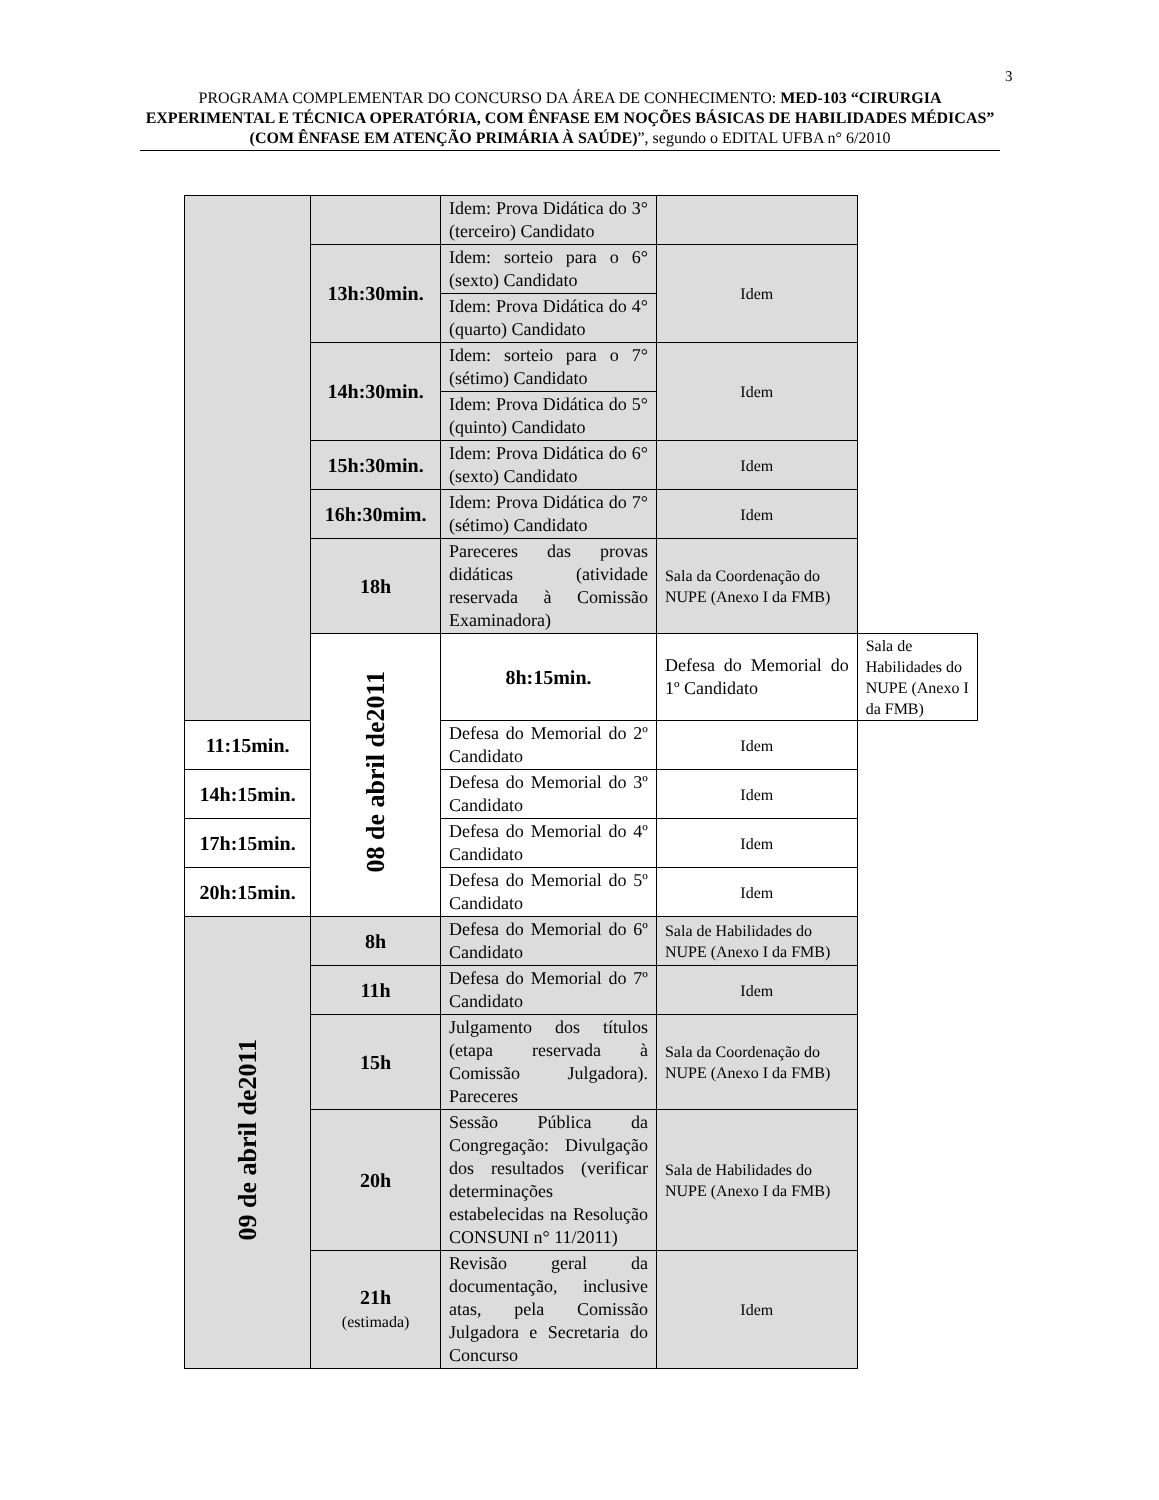3
PROGRAMA COMPLEMENTAR DO CONCURSO DA ÁREA DE CONHECIMENTO: MED-103 “CIRURGIA EXPERIMENTAL E TÉCNICA OPERATÓRIA, COM ÊNFASE EM NOÇÕES BÁSICAS DE HABILIDADES MÉDICAS” (COM ÊNFASE EM ATENÇÃO PRIMÁRIA À SAÚDE)”, segundo o EDITAL UFBA n° 6/2010
| | | Idem: Prova Didática do 3° (terceiro) Candidato | | |
| | 13h:30min. | Idem: sorteio para o 6° (sexto) Candidato | Idem | |
| | | Idem: Prova Didática do 4° (quarto) Candidato | | |
| | 14h:30min. | Idem: sorteio para o 7° (sétimo) Candidato | Idem | |
| | | Idem: Prova Didática do 5° (quinto) Candidato | | |
| | 15h:30min. | Idem: Prova Didática do 6° (sexto) Candidato | Idem | |
| | 16h:30mim. | Idem: Prova Didática do 7° (sétimo) Candidato | Idem | |
| | 18h | Pareceres das provas didáticas (atividade reservada à Comissão Examinadora) | Sala da Coordenação do NUPE (Anexo I da FMB) | |
| | 08 de abril de2011 | 8h:15min. | Defesa do Memorial do 1º Candidato | Sala de Habilidades do NUPE (Anexo I da FMB) |
| 11:15min. | | Defesa do Memorial do 2º Candidato | Idem | |
| 14h:15min. | | Defesa do Memorial do 3º Candidato | Idem | |
| 17h:15min. | | Defesa do Memorial do 4º Candidato | Idem | |
| 20h:15min. | | Defesa do Memorial do 5º Candidato | Idem | |
| 09 de abril de2011 | 8h | Defesa do Memorial do 6º Candidato | Sala de Habilidades do NUPE (Anexo I da FMB) | |
| | 11h | Defesa do Memorial do 7º Candidato | Idem | |
| | 15h | Julgamento dos títulos (etapa reservada à Comissão Julgadora). Pareceres | Sala da Coordenação do NUPE (Anexo I da FMB) | |
| | 20h | Sessão Pública da Congregação: Divulgação dos resultados (verificar determinações estabelecidas na Resolução CONSUNI n° 11/2011) | Sala de Habilidades do NUPE (Anexo I da FMB) | |
| | 21h (estimada) | Revisão geral da documentação, inclusive atas, pela Comissão Julgadora e Secretaria do Concurso | Idem | |